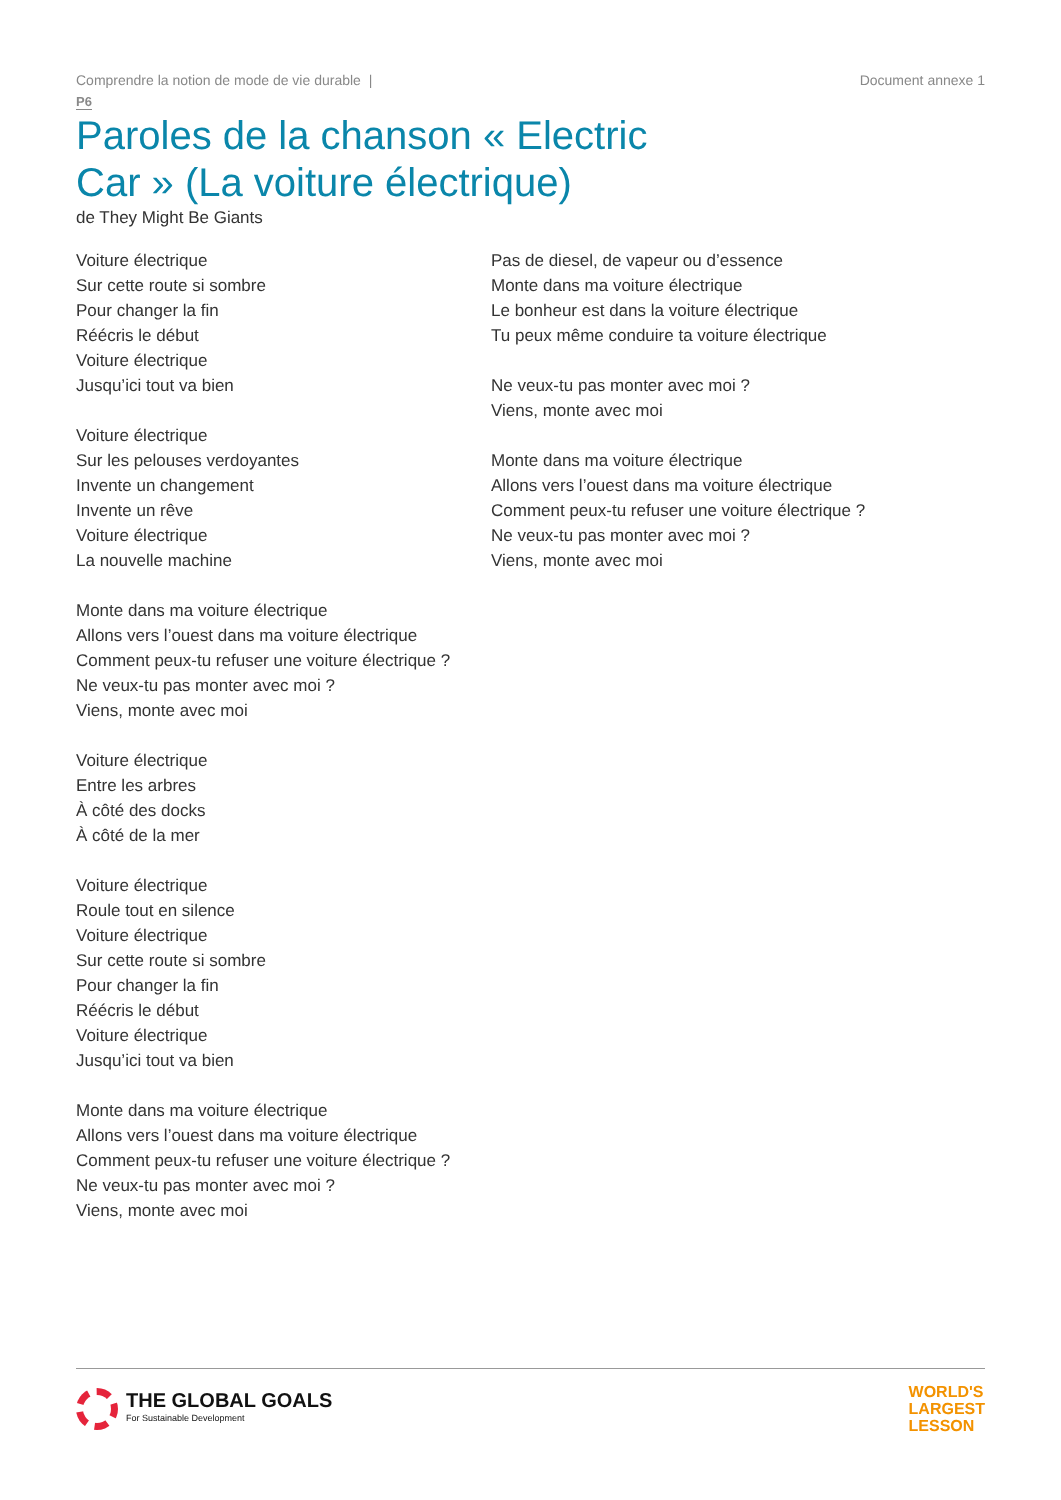Comprendre la notion de mode de vie durable | Document annexe 1
P6
Paroles de la chanson « Electric Car » (La voiture électrique)
de They Might Be Giants
Voiture électrique
Sur cette route si sombre
Pour changer la fin
Réécris le début
Voiture électrique
Jusqu’ici tout va bien
Voiture électrique
Sur les pelouses verdoyantes
Invente un changement
Invente un rêve
Voiture électrique
La nouvelle machine
Monte dans ma voiture électrique
Allons vers l’ouest dans ma voiture électrique
Comment peux-tu refuser une voiture électrique ?
Ne veux-tu pas monter avec moi ?
Viens, monte avec moi
Voiture électrique
Entre les arbres
À côté des docks
À côté de la mer
Voiture électrique
Roule tout en silence
Voiture électrique
Sur cette route si sombre
Pour changer la fin
Réécris le début
Voiture électrique
Jusqu’ici tout va bien
Monte dans ma voiture électrique
Allons vers l’ouest dans ma voiture électrique
Comment peux-tu refuser une voiture électrique ?
Ne veux-tu pas monter avec moi ?
Viens, monte avec moi
Pas de diesel, de vapeur ou d’essence
Monte dans ma voiture électrique
Le bonheur est dans la voiture électrique
Tu peux même conduire ta voiture électrique
Ne veux-tu pas monter avec moi ?
Viens, monte avec moi
Monte dans ma voiture électrique
Allons vers l’ouest dans ma voiture électrique
Comment peux-tu refuser une voiture électrique ?
Ne veux-tu pas monter avec moi ?
Viens, monte avec moi
THE GLOBAL GOALS
For Sustainable Development
WORLD'S
LARGEST
LESSON